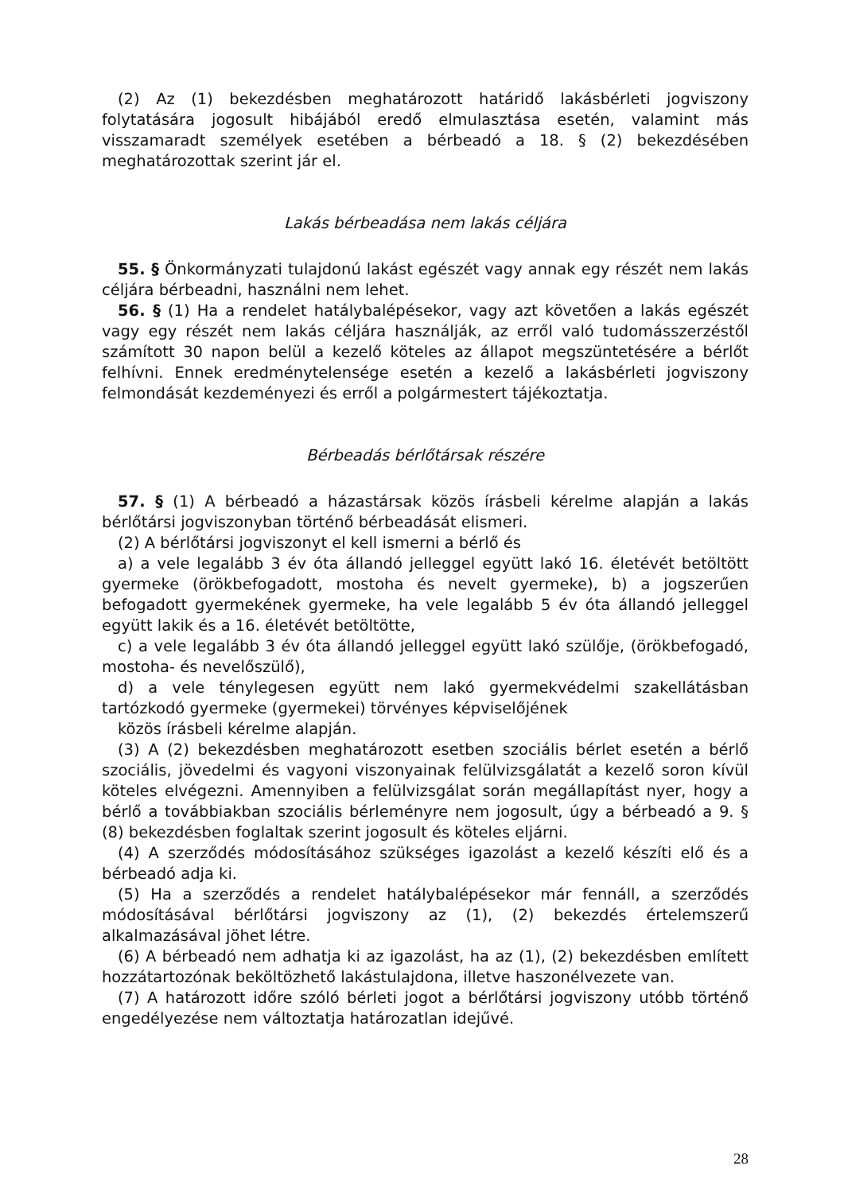(2) Az (1) bekezdésben meghatározott határidő lakásbérleti jogviszony folytatására jogosult hibájából eredő elmulasztása esetén, valamint más visszamaradt személyek esetében a bérbeadó a 18. § (2) bekezdésében meghatározottak szerint jár el.
Lakás bérbeadása nem lakás céljára
55. § Önkormányzati tulajdonú lakást egészét vagy annak egy részét nem lakás céljára bérbeadni, használni nem lehet.
56. § (1) Ha a rendelet hatálybalépésekor, vagy azt követően a lakás egészét vagy egy részét nem lakás céljára használják, az erről való tudomásszerzéstől számított 30 napon belül a kezelő köteles az állapot megszüntetésére a bérlőt felhívni. Ennek eredménytelensége esetén a kezelő a lakásbérleti jogviszony felmondását kezdeményezi és erről a polgármestert tájékoztatja.
Bérbeadás bérlőtársak részére
57. § (1) A bérbeadó a házastársak közös írásbeli kérelme alapján a lakás bérlőtársi jogviszonyban történő bérbeadását elismeri.
(2) A bérlőtársi jogviszonyt el kell ismerni a bérlő és
a) a vele legalább 3 év óta állandó jelleggel együtt lakó 16. életévét betöltött gyermeke (örökbefogadott, mostoha és nevelt gyermeke), b) a jogszerűen befogadott gyermekének gyermeke, ha vele legalább 5 év óta állandó jelleggel együtt lakik és a 16. életévét betöltötte,
c) a vele legalább 3 év óta állandó jelleggel együtt lakó szülője, (örökbefogadó, mostoha- és nevelőszülő),
d) a vele ténylegesen együtt nem lakó gyermekvédelmi szakellátásban tartózkodó gyermeke (gyermekei) törvényes képviselőjének
közös írásbeli kérelme alapján.
(3) A (2) bekezdésben meghatározott esetben szociális bérlet esetén a bérlő szociális, jövedelmi és vagyoni viszonyainak felülvizsgálatát a kezelő soron kívül köteles elvégezni. Amennyiben a felülvizsgálat során megállapítást nyer, hogy a bérlő a továbbiakban szociális bérleményre nem jogosult, úgy a bérbeadó a 9. § (8) bekezdésben foglaltak szerint jogosult és köteles eljárni.
(4) A szerződés módosításához szükséges igazolást a kezelő készíti elő és a bérbeadó adja ki.
(5) Ha a szerződés a rendelet hatálybalépésekor már fennáll, a szerződés módosításával bérlőtársi jogviszony az (1), (2) bekezdés értelemszerű alkalmazásával jöhet létre.
(6) A bérbeadó nem adhatja ki az igazolást, ha az (1), (2) bekezdésben említett hozzátartozónak beköltözhető lakástulajdona, illetve haszonélvezete van.
(7) A határozott időre szóló bérleti jogot a bérlőtársi jogviszony utóbb történő engedélyezése nem változtatja határozatlan idejűvé.
28